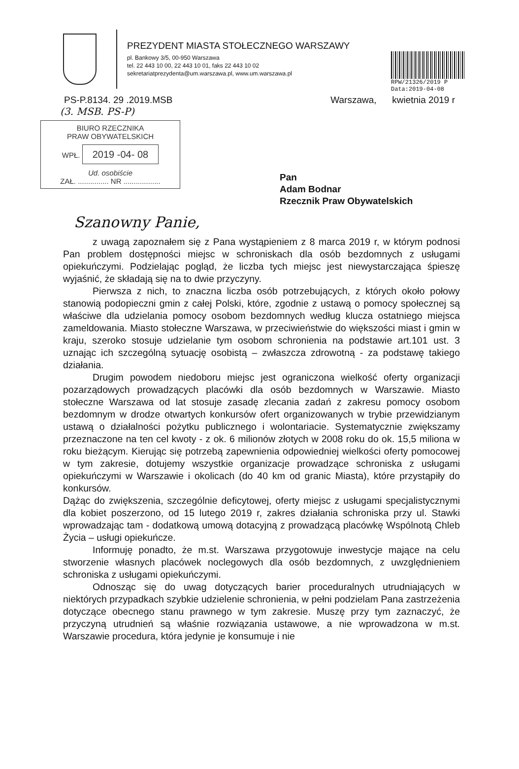RPW/21326/2019 P
Data:2019-04-08
PREZYDENT MIASTA STOŁECZNEGO WARSZAWY
pl. Bankowy 3/5, 00-950 Warszawa
tel. 22 443 10 00, 22 443 10 01, faks 22 443 10 02
sekretariatprezydenta@um.warszawa.pl, www.um.warszawa.pl
PS-P.8134. 29 .2019.MSB Warszawa, kwietnia 2019 r
(3. MSB. PS-P)
BIURO RZECZNIKA
PRAW OBYWATELSKICH
WPŁ. 2019 -04- 08
Ud. osobiście
ZAŁ. ............... NR ..................
Pan
Adam Bodnar
Rzecznik Praw Obywatelskich
Szanowny Panie,
z uwagą zapoznałem się z Pana wystąpieniem z 8 marca 2019 r, w którym podnosi Pan problem dostępności miejsc w schroniskach dla osób bezdomnych z usługami opiekuńczymi. Podzielając pogląd, że liczba tych miejsc jest niewystarczająca śpieszę wyjaśnić, że składają się na to dwie przyczyny.
Pierwsza z nich, to znaczna liczba osób potrzebujących, z których około połowy stanowią podopieczni gmin z całej Polski, które, zgodnie z ustawą o pomocy społecznej są właściwe dla udzielania pomocy osobom bezdomnych według klucza ostatniego miejsca zameldowania. Miasto stołeczne Warszawa, w przeciwieństwie do większości miast i gmin w kraju, szeroko stosuje udzielanie tym osobom schronienia na podstawie art.101 ust. 3 uznając ich szczególną sytuację osobistą – zwłaszcza zdrowotną - za podstawę takiego działania.
Drugim powodem niedoboru miejsc jest ograniczona wielkość oferty organizacji pozarządowych prowadzących placówki dla osób bezdomnych w Warszawie. Miasto stołeczne Warszawa od lat stosuje zasadę zlecania zadań z zakresu pomocy osobom bezdomnym w drodze otwartych konkursów ofert organizowanych w trybie przewidzianym ustawą o działalności pożytku publicznego i wolontariacie. Systematycznie zwiększamy przeznaczone na ten cel kwoty - z ok. 6 milionów złotych w 2008 roku do ok. 15,5 miliona w roku bieżącym. Kierując się potrzebą zapewnienia odpowiedniej wielkości oferty pomocowej w tym zakresie, dotujemy wszystkie organizacje prowadzące schroniska z usługami opiekuńczymi w Warszawie i okolicach (do 40 km od granic Miasta), które przystąpiły do konkursów.
Dążąc do zwiększenia, szczególnie deficytowej, oferty miejsc z usługami specjalistycznymi dla kobiet poszerzono, od 15 lutego 2019 r, zakres działania schroniska przy ul. Stawki wprowadzając tam - dodatkową umową dotacyjną z prowadzącą placówkę Wspólnotą Chleb Życia – usługi opiekuńcze.
Informuję ponadto, że m.st. Warszawa przygotowuje inwestycje mające na celu stworzenie własnych placówek noclegowych dla osób bezdomnych, z uwzględnieniem schroniska z usługami opiekuńczymi.
Odnosząc się do uwag dotyczących barier proceduralnych utrudniających w niektórych przypadkach szybkie udzielenie schronienia, w pełni podzielam Pana zastrzeżenia dotyczące obecnego stanu prawnego w tym zakresie. Muszę przy tym zaznaczyć, że przyczyną utrudnień są właśnie rozwiązania ustawowe, a nie wprowadzona w m.st. Warszawie procedura, która jedynie je konsumuje i nie